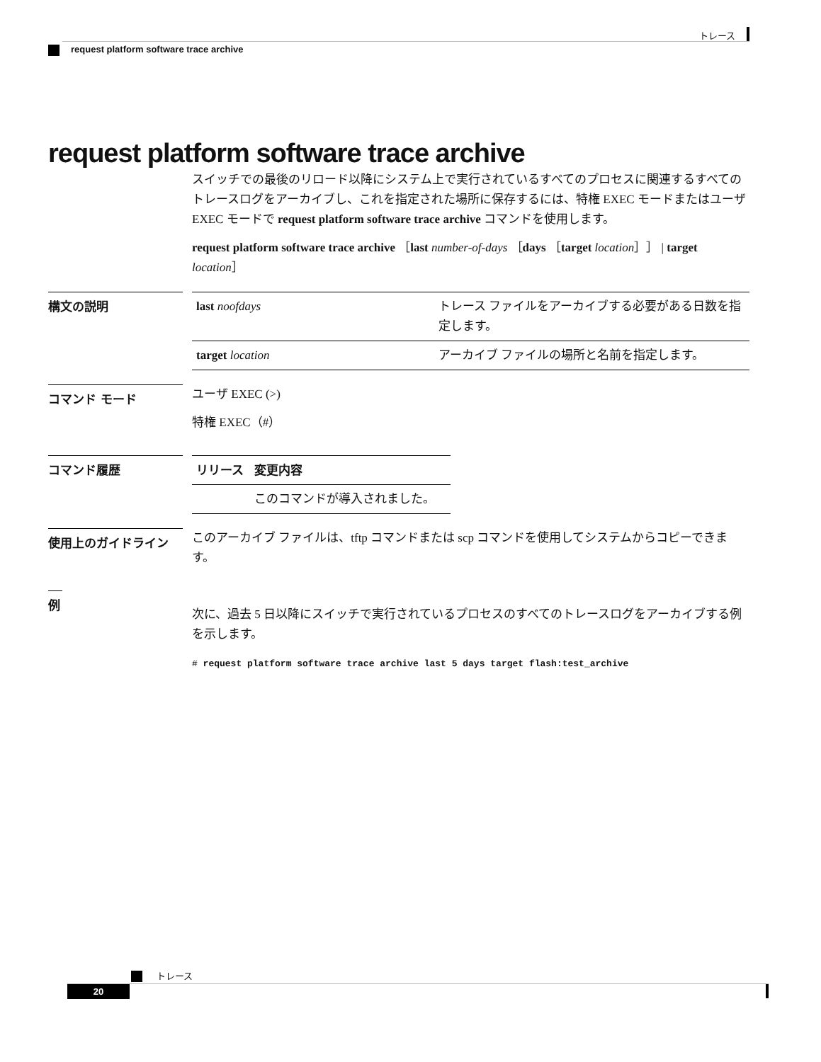トレース
request platform software trace archive
request platform software trace archive
スイッチでの最後のリロード以降にシステム上で実行されているすべてのプロセスに関連するすべてのトレースログをアーカイブし、これを指定された場所に保存するには、特権 EXEC モードまたはユーザ EXEC モードで request platform software trace archive コマンドを使用します。
request platform software trace archive ［last number-of-days ［days ［target location］］ | target location］
構文の説明
| last noofdays | トレース ファイルをアーカイブする必要がある日数を指定します。 |
| target location | アーカイブ ファイルの場所と名前を指定します。 |
コマンド モード
ユーザ EXEC (>)
特権 EXEC（#）
コマンド履歴
| リリース | 変更内容 |
| --- | --- |
| | このコマンドが導入されました。 |
使用上のガイドライン
このアーカイブ ファイルは、tftp コマンドまたは scp コマンドを使用してシステムからコピーできます。
例
次に、過去 5 日以降にスイッチで実行されているプロセスのすべてのトレースログをアーカイブする例を示します。
# request platform software trace archive last 5 days target flash:test_archive
トレース
20